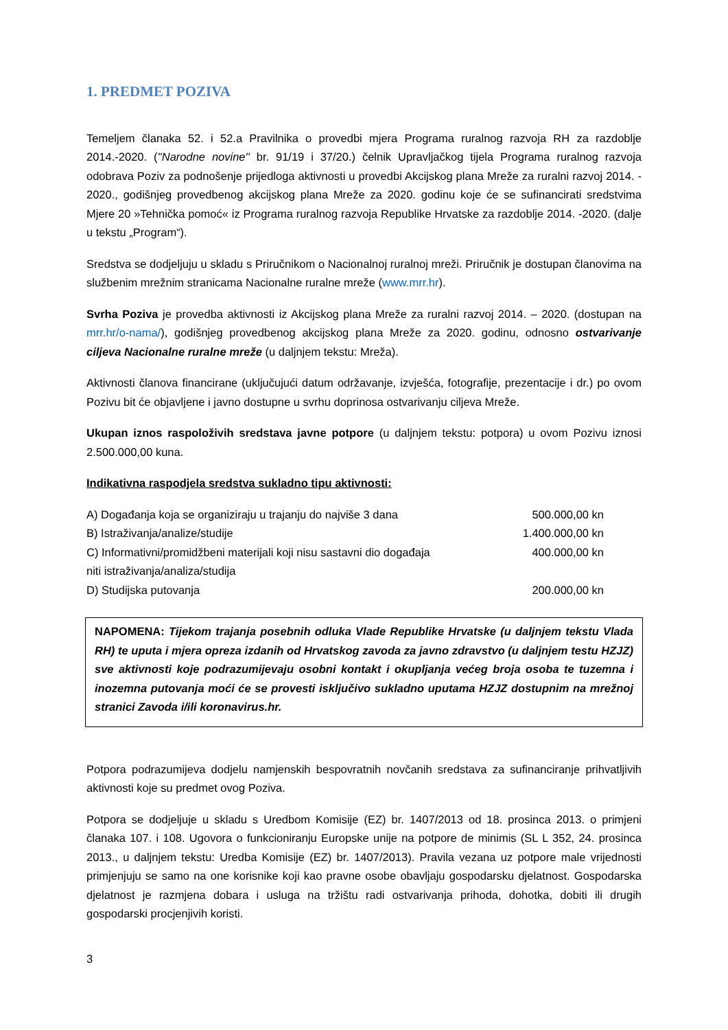1. PREDMET POZIVA
Temeljem članaka 52. i 52.a Pravilnika o provedbi mjera Programa ruralnog razvoja RH za razdoblje 2014.-2020. (''Narodne novine'' br. 91/19 i 37/20.) čelnik Upravljačkog tijela Programa ruralnog razvoja odobrava Poziv za podnošenje prijedloga aktivnosti u provedbi Akcijskog plana Mreže za ruralni razvoj 2014. - 2020., godišnjeg provedbenog akcijskog plana Mreže za 2020. godinu koje će se sufinancirati sredstvima Mjere 20 »Tehnička pomoć« iz Programa ruralnog razvoja Republike Hrvatske za razdoblje 2014. -2020. (dalje u tekstu „Program“).
Sredstva se dodjeljuju u skladu s Priručnikom o Nacionalnoj ruralnoj mreži. Priručnik je dostupan članovima na službenim mrežnim stranicama Nacionalne ruralne mreže (www.mrr.hr).
Svrha Poziva je provedba aktivnosti iz Akcijskog plana Mreže za ruralni razvoj 2014. – 2020. (dostupan na mrr.hr/o-nama/), godišnjeg provedbenog akcijskog plana Mreže za 2020. godinu, odnosno ostvarivanje ciljeva Nacionalne ruralne mreže (u daljnjem tekstu: Mreža).
Aktivnosti članova financirane (uključujući datum održavanje, izvješća, fotografije, prezentacije i dr.) po ovom Pozivu bit će objavljene i javno dostupne u svrhu doprinosa ostvarivanju ciljeva Mreže.
Ukupan iznos raspoloživih sredstava javne potpore (u daljnjem tekstu: potpora) u ovom Pozivu iznosi 2.500.000,00 kuna.
Indikativna raspodjela sredstva sukladno tipu aktivnosti:
| A) Događanja koja se organiziraju u trajanju do najviše 3 dana | 500.000,00 kn |
| B) Istraživanja/analize/studije | 1.400.000,00 kn |
| C) Informativni/promidžbeni materijali koji nisu sastavni dio događaja niti istraživanja/analiza/studija | 400.000,00 kn |
| D) Studijska putovanja | 200.000,00 kn |
NAPOMENA: Tijekom trajanja posebnih odluka Vlade Republike Hrvatske (u daljnjem tekstu Vlada RH) te uputa i mjera opreza izdanih od Hrvatskog zavoda za javno zdravstvo (u daljnjem testu HZJZ) sve aktivnosti koje podrazumijevaju osobni kontakt i okupljanja većeg broja osoba te tuzemna i inozemna putovanja moći će se provesti isključivo sukladno uputama HZJZ dostupnim na mrežnoj stranici Zavoda i/ili koronavirus.hr.
Potpora podrazumijeva dodjelu namjenskih bespovratnih novčanih sredstava za sufinanciranje prihvatljivih aktivnosti koje su predmet ovog Poziva.
Potpora se dodjeljuje u skladu s Uredbom Komisije (EZ) br. 1407/2013 od 18. prosinca 2013. o primjeni članaka 107. i 108. Ugovora o funkcioniranju Europske unije na potpore de minimis (SL L 352, 24. prosinca 2013., u daljnjem tekstu: Uredba Komisije (EZ) br. 1407/2013). Pravila vezana uz potpore male vrijednosti primjenjuju se samo na one korisnike koji kao pravne osobe obavljaju gospodarsku djelatnost. Gospodarska djelatnost je razmjena dobara i usluga na tržištu radi ostvarivanja prihoda, dohotka, dobiti ili drugih gospodarski procjenjivih koristi.
3